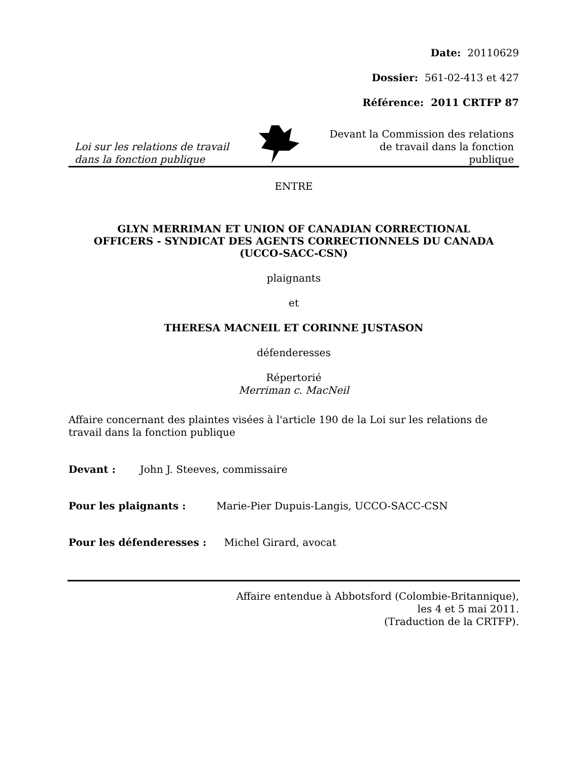Date: 20110629
Dossier: 561-02-413 et 427
Référence: 2011 CRTFP 87
Loi sur les relations de travail
dans la fonction publique
Devant la Commission des relations
de travail dans la fonction
publique
ENTRE
GLYN MERRIMAN ET UNION OF CANADIAN CORRECTIONAL
OFFICERS - SYNDICAT DES AGENTS CORRECTIONNELS DU CANADA
(UCCO-SACC-CSN)
plaignants
et
THERESA MACNEIL ET CORINNE JUSTASON
défenderesses
Répertorié
Merriman c. MacNeil
Affaire concernant des plaintes visées à l'article 190 de la Loi sur les relations de
travail dans la fonction publique
Devant : John J. Steeves, commissaire
Pour les plaignants : Marie-Pier Dupuis-Langis, UCCO-SACC-CSN
Pour les défenderesses : Michel Girard, avocat
Affaire entendue à Abbotsford (Colombie-Britannique),
les 4 et 5 mai 2011.
(Traduction de la CRTFP).